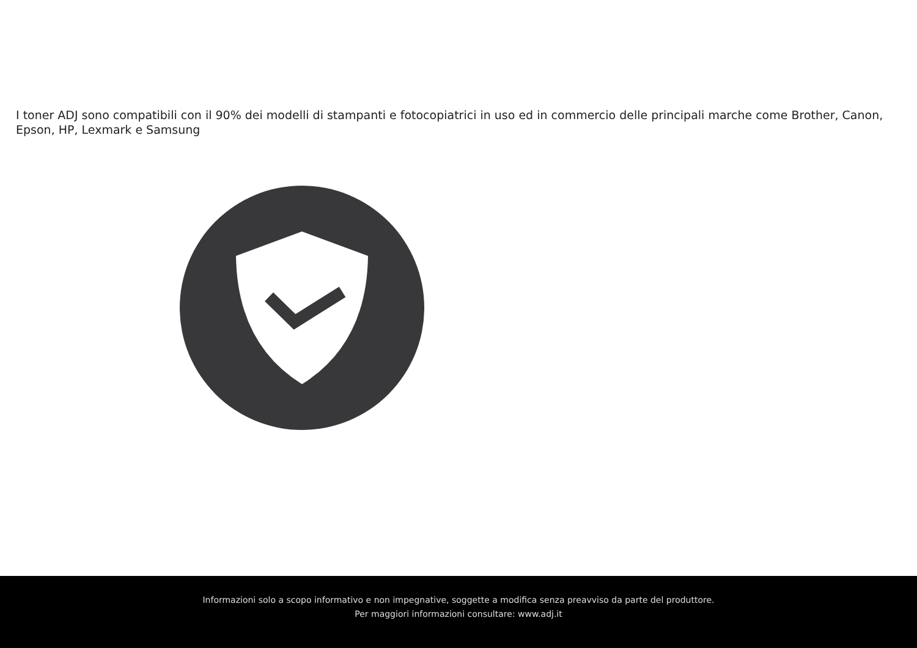I toner ADJ sono compatibili con il 90% dei modelli di stampanti e fotocopiatrici in uso ed in commercio delle principali marche come Brother, Canon, Epson, HP, Lexmark e Samsung
Informazioni solo a scopo informativo e non impegnative, soggette a modifica senza preavviso da parte del produttore.
Per maggiori informazioni consultare: www.adj.it